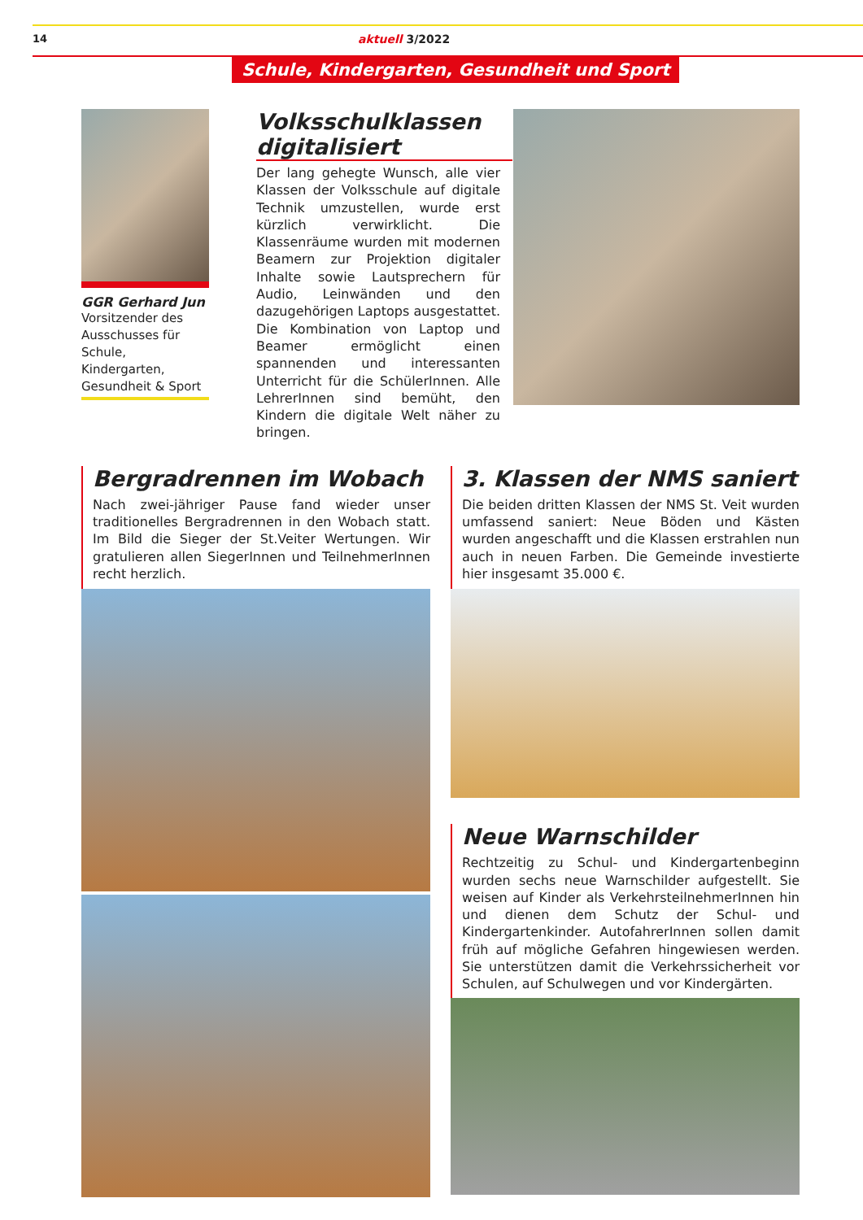14 aktuell 3/2022
Schule, Kindergarten, Gesundheit und Sport
GGR Gerhard Jun
Vorsitzender des Ausschusses für Schule, Kindergarten, Gesundheit & Sport
Volksschulklassen digitalisiert
Der lang gehegte Wunsch, alle vier Klassen der Volksschule auf digitale Technik umzustellen, wurde erst kürzlich verwirklicht. Die Klassenräume wurden mit modernen Beamern zur Projektion digitaler Inhalte sowie Lautsprechern für Audio, Leinwänden und den dazugehörigen Laptops ausgestattet. Die Kombination von Laptop und Beamer ermöglicht einen spannenden und interessanten Unterricht für die SchülerInnen. Alle LehrerInnen sind bemüht, den Kindern die digitale Welt näher zu bringen.
Bergradrennen im Wobach
Nach zwei-jähriger Pause fand wieder unser traditionelles Bergradrennen in den Wobach statt. Im Bild die Sieger der St.Veiter Wertungen. Wir gratulieren allen SiegerInnen und TeilnehmerInnen recht herzlich.
3. Klassen der NMS saniert
Die beiden dritten Klassen der NMS St. Veit wurden umfassend saniert: Neue Böden und Kästen wurden angeschafft und die Klassen erstrahlen nun auch in neuen Farben. Die Gemeinde investierte hier insgesamt 35.000 €.
Neue Warnschilder
Rechtzeitig zu Schul- und Kindergartenbeginn wurden sechs neue Warnschilder aufgestellt. Sie weisen auf Kinder als VerkehrsteilnehmerInnen hin und dienen dem Schutz der Schul- und Kindergartenkinder. AutofahrerInnen sollen damit früh auf mögliche Gefahren hingewiesen werden. Sie unterstützen damit die Verkehrssicherheit vor Schulen, auf Schulwegen und vor Kindergärten.